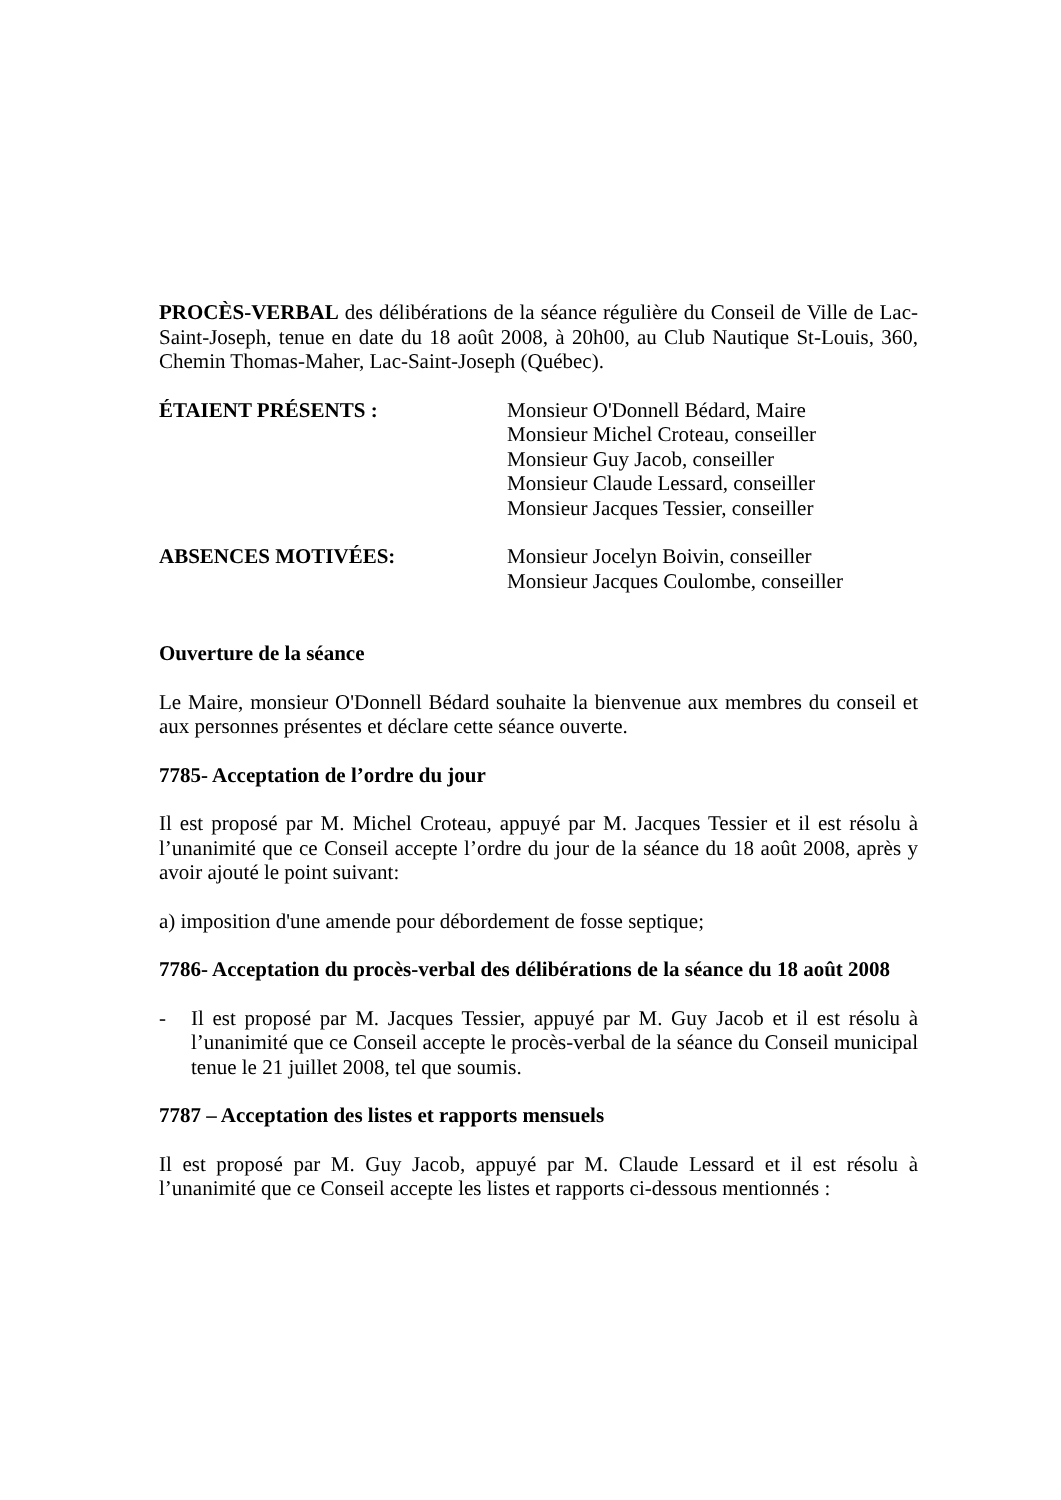PROCÈS-VERBAL des délibérations de la séance régulière du Conseil de Ville de Lac-Saint-Joseph, tenue en date du 18 août 2008, à 20h00, au Club Nautique St-Louis, 360, Chemin Thomas-Maher, Lac-Saint-Joseph (Québec).
ÉTAIENT PRÉSENTS : Monsieur O'Donnell Bédard, Maire
Monsieur Michel Croteau, conseiller
Monsieur Guy Jacob, conseiller
Monsieur Claude Lessard, conseiller
Monsieur Jacques Tessier, conseiller
ABSENCES MOTIVÉES: Monsieur Jocelyn Boivin, conseiller
Monsieur Jacques Coulombe, conseiller
Ouverture de la séance
Le Maire, monsieur O'Donnell Bédard souhaite la bienvenue aux membres du conseil et aux personnes présentes et déclare cette séance ouverte.
7785- Acceptation de l’ordre du jour
Il est proposé par M. Michel Croteau, appuyé par M. Jacques Tessier et il est résolu à l’unanimité que ce Conseil accepte l’ordre du jour de la séance du 18 août 2008, après y avoir ajouté le point suivant:
a) imposition d'une amende pour débordement de fosse septique;
7786- Acceptation du procès-verbal des délibérations de la séance du 18 août 2008
- Il est proposé par M. Jacques Tessier, appuyé par M. Guy Jacob et il est résolu à l’unanimité que ce Conseil accepte le procès-verbal de la séance du Conseil municipal tenue le 21 juillet 2008, tel que soumis.
7787 – Acceptation des listes et rapports mensuels
Il est proposé par M. Guy Jacob, appuyé par M. Claude Lessard et il est résolu à l’unanimité que ce Conseil accepte les listes et rapports ci-dessous mentionnés :